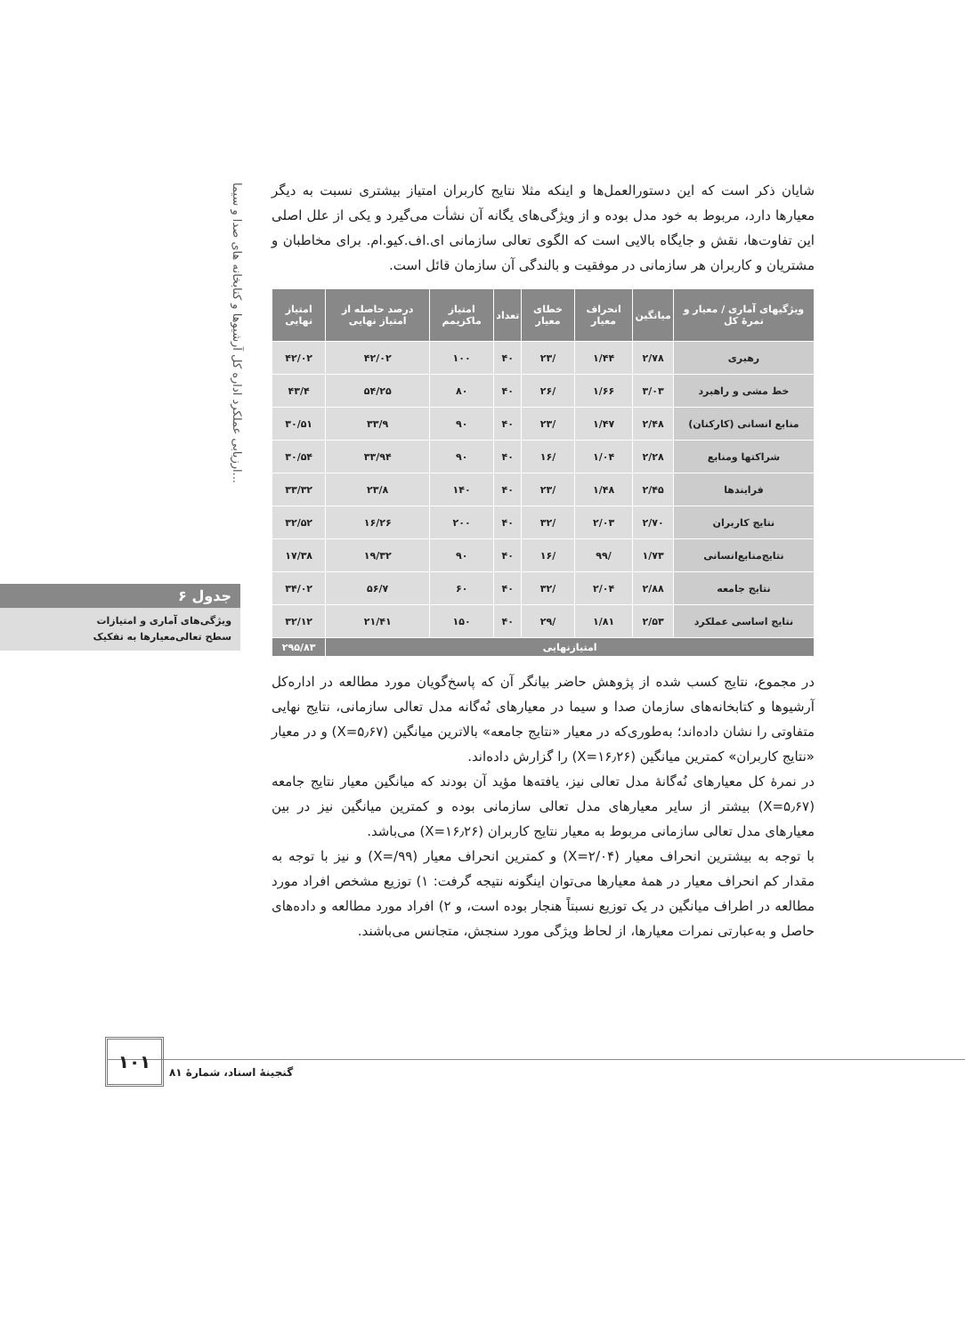ارزیابی عملکرد اداره کل آرشیوها و کتابخانه های صدا و سیما...
شایان ذکر است که این دستورالعمل‌ها و اینکه مثلا نتایج کاربران امتیاز بیشتری نسبت به دیگر معیارها دارد، مربوط به خود مدل بوده و از ویژگی‌های یگانه آن نشأت می‌گیرد و یکی از علل اصلی این تفاوت‌ها، نقش و جایگاه بالایی است که الگوی تعالی سازمانی ای.اف.کیو.ام. برای مخاطبان و مشتریان و کاربران هر سازمانی در موفقیت و بالندگی آن سازمان قائل است.
| ویژگیهای آماری / معیار و نمرهٔ کل | میانگین | انحراف معیار | خطای معیار | تعداد | امتیاز ماکزیمم | درصد حاصله از امتیاز نهایی | امتیاز نهایی |
| --- | --- | --- | --- | --- | --- | --- | --- |
| رهبری | ۲/۷۸ | ۱/۴۴ | /۲۳ | ۴۰ | ۱۰۰ | ۴۲/۰۲ | ۴۲/۰۲ |
| خط مشی و راهبرد | ۳/۰۳ | ۱/۶۶ | /۲۶ | ۴۰ | ۸۰ | ۵۴/۲۵ | ۴۳/۴ |
| منابع انسانی (کارکنان) | ۲/۴۸ | ۱/۴۷ | /۲۳ | ۴۰ | ۹۰ | ۳۳/۹ | ۳۰/۵۱ |
| شراکتها ومنابع | ۲/۲۸ | ۱/۰۴ | /۱۶ | ۴۰ | ۹۰ | ۳۳/۹۴ | ۳۰/۵۴ |
| فرایندها | ۲/۴۵ | ۱/۴۸ | /۲۳ | ۴۰ | ۱۴۰ | ۲۳/۸ | ۳۳/۳۲ |
| نتایج کاربران | ۲/۷۰ | ۲/۰۳ | /۳۲ | ۴۰ | ۲۰۰ | ۱۶/۲۶ | ۳۲/۵۲ |
| نتایج‌منابع‌انسانی | ۱/۷۳ | /۹۹ | /۱۶ | ۴۰ | ۹۰ | ۱۹/۳۲ | ۱۷/۳۸ |
| نتایج جامعه | ۲/۸۸ | ۲/۰۴ | /۳۲ | ۴۰ | ۶۰ | ۵۶/۷ | ۳۴/۰۲ |
| نتایج اساسی عملکرد | ۲/۵۳ | ۱/۸۱ | /۲۹ | ۴۰ | ۱۵۰ | ۲۱/۴۱ | ۳۲/۱۲ |
| امتیازنهایی | | | | | | | ۲۹۵/۸۳ |
در مجموع، نتایج کسب شده از پژوهش حاضر بیانگر آن که پاسخ‌گویان مورد مطالعه در اداره‌کل آرشیوها و کتابخانه‌های سازمان صدا و سیما در معیارهای نُه‌گانه مدل تعالی سازمانی، نتایج نهایی متفاوتی را نشان داده‌اند؛ به‌طوری‌که در معیار «نتایج جامعه» بالاترین میانگین (X=۵٫۶۷) و در معیار «نتایج کاربران» کمترین میانگین (X=۱۶٫۲۶) را گزارش داده‌اند.
در نمرهٔ کل معیارهای نُه‌گانهٔ مدل تعالی نیز، یافته‌ها مؤید آن بودند که میانگین معیار نتایج جامعه (X=۵٫۶۷) بیشتر از سایر معیارهای مدل تعالی سازمانی بوده و کمترین میانگین نیز در بین معیارهای مدل تعالی سازمانی مربوط به معیار نتایج کاربران (X=۱۶٫۲۶) می‌باشد.
با توجه به بیشترین انحراف معیار (X=۲/۰۴) و کمترین انحراف معیار (X=/۹۹) و نیز با توجه به مقدار کم انحراف معیار در همهٔ معیارها می‌توان اینگونه نتیجه گرفت: ۱) توزیع مشخص افراد مورد مطالعه در اطراف میانگین در یک توزیع نسبتاً هنجار بوده است، و ۲) افراد مورد مطالعه و داده‌های حاصل و به‌عبارتی نمرات معیارها، از لحاظ ویژگی مورد سنجش، متجانس می‌باشند.
جدول ۶
ویژگی‌های آماری و امتیازات
سطح تعالی‌معیارها به تفکیک
۱۰۱
گنجینهٔ اسناد، شمارهٔ ۸۱